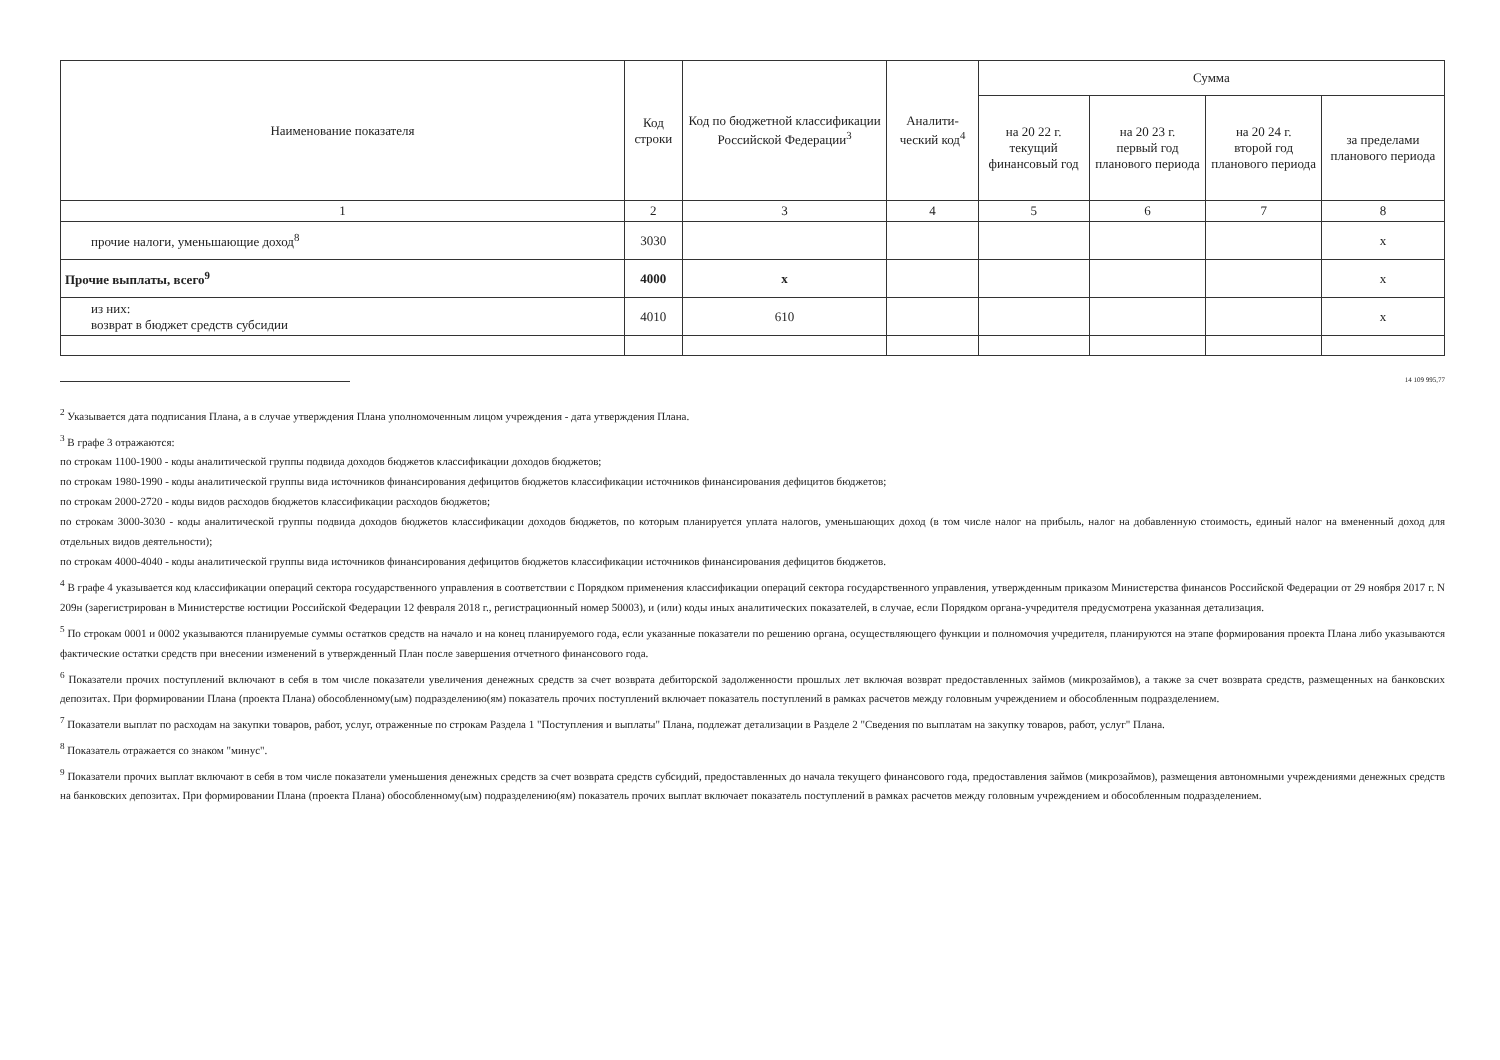| Наименование показателя | Код строки | Код по бюджетной классификации Российской Федерации<sup>3</sup> | Аналити-ческий код<sup>4</sup> | Сумма | | | |
| --- | --- | --- | --- | --- | --- | --- | --- |
| | | | | на 20 22 г. текущий финансовый год | на 20 23 г. первый год планового периода | на 20 24 г. второй год планового периода | за пределами планового периода |
| 1 | 2 | 3 | 4 | 5 | 6 | 7 | 8 |
| прочие налоги, уменьшающие доход<sup>8</sup> | 3030 | | | | | | x |
| Прочие выплаты, всего<sup>9</sup> | 4000 | x | | | | | x |
| из них: возврат в бюджет средств субсидии | 4010 | 610 | | | | | x |
14 109 995,77
<sup>2</sup> Указывается дата подписания Плана, а в случае утверждения Плана уполномоченным лицом учреждения - дата утверждения Плана.
<sup>3</sup> В графе 3 отражаются:
по строкам 1100-1900 - коды аналитической группы подвида доходов бюджетов классификации доходов бюджетов;
по строкам 1980-1990 - коды аналитической группы вида источников финансирования дефицитов бюджетов классификации источников финансирования дефицитов бюджетов;
по строкам 2000-2720 - коды видов расходов бюджетов классификации расходов бюджетов;
по строкам 3000-3030 - коды аналитической группы подвида доходов бюджетов классификации доходов бюджетов, по которым планируется уплата налогов, уменьшающих доход (в том числе налог на прибыль, налог на добавленную стоимость, единый налог на вмененный доход для отдельных видов деятельности);
по строкам 4000-4040 - коды аналитической группы вида источников финансирования дефицитов бюджетов классификации источников финансирования дефицитов бюджетов.
<sup>4</sup> В графе 4 указывается код классификации операций сектора государственного управления в соответствии с Порядком применения классификации операций сектора государственного управления, утвержденным приказом Министерства финансов Российской Федерации от 29 ноября 2017 г. N 209н (зарегистрирован в Министерстве юстиции Российской Федерации 12 февраля 2018 г., регистрационный номер 50003), и (или) коды иных аналитических показателей, в случае, если Порядком органа-учредителя предусмотрена указанная детализация.
<sup>5</sup> По строкам 0001 и 0002 указываются планируемые суммы остатков средств на начало и на конец планируемого года, если указанные показатели по решению органа, осуществляющего функции и полномочия учредителя, планируются на этапе формирования проекта Плана либо указываются фактические остатки средств при внесении изменений в утвержденный План после завершения отчетного финансового года.
<sup>6</sup> Показатели прочих поступлений включают в себя в том числе показатели увеличения денежных средств за счет возврата дебиторской задолженности прошлых лет включая возврат предоставленных займов (микрозаймов), а также за счет возврата средств, размещенных на банковских депозитах. При формировании Плана (проекта Плана) обособленному(ым) подразделению(ям) показатель прочих поступлений включает показатель поступлений в рамках расчетов между головным учреждением и обособленным подразделением.
<sup>7</sup> Показатели выплат по расходам на закупки товаров, работ, услуг, отраженные по строкам Раздела 1 "Поступления и выплаты" Плана, подлежат детализации в Разделе 2 "Сведения по выплатам на закупку товаров, работ, услуг" Плана.
<sup>8</sup> Показатель отражается со знаком "минус".
<sup>9</sup> Показатели прочих выплат включают в себя в том числе показатели уменьшения денежных средств за счет возврата средств субсидий, предоставленных до начала текущего финансового года, предоставления займов (микрозаймов), размещения автономными учреждениями денежных средств на банковских депозитах. При формировании Плана (проекта Плана) обособленному(ым) подразделению(ям) показатель прочих выплат включает показатель поступлений в рамках расчетов между головным учреждением и обособленным подразделением.